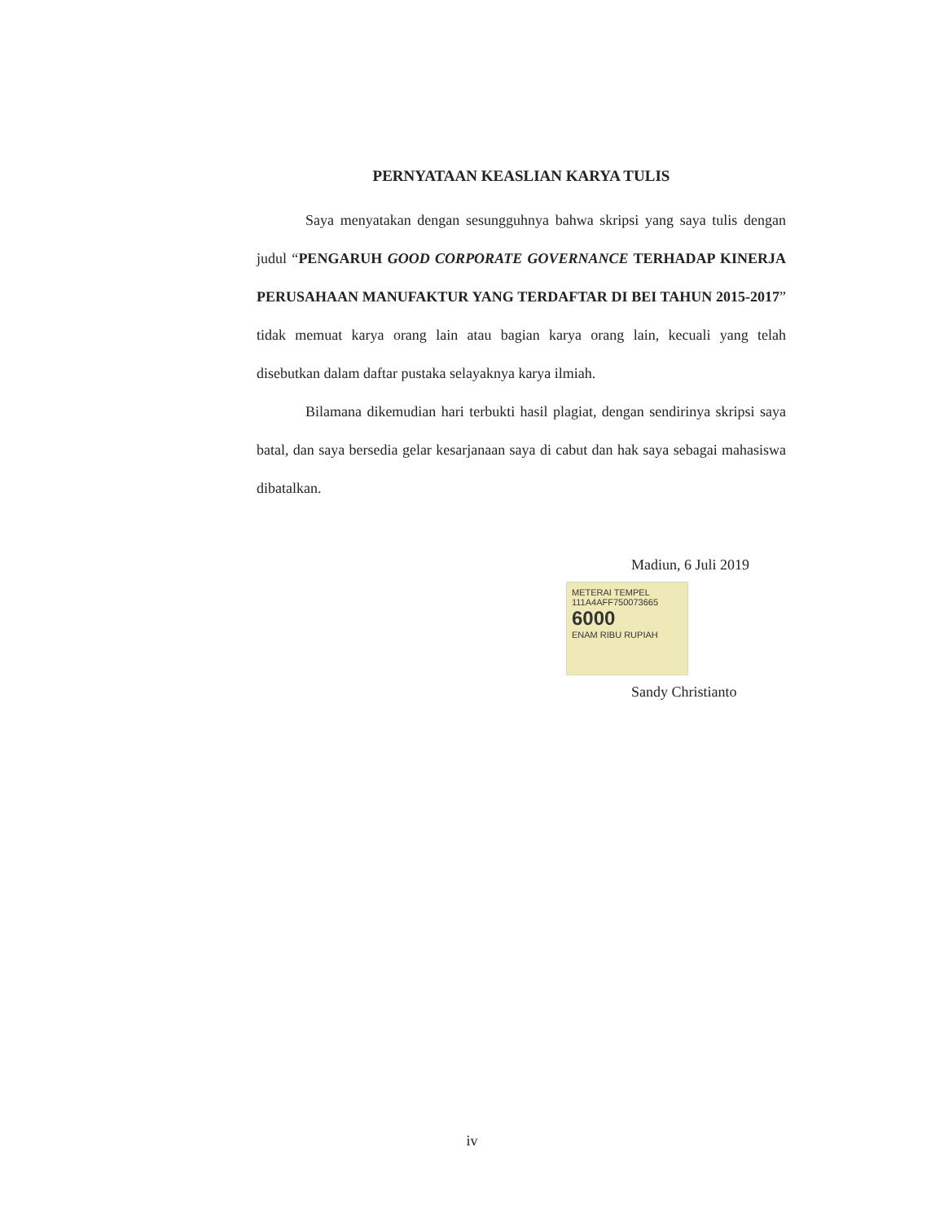PERNYATAAN KEASLIAN KARYA TULIS
Saya menyatakan dengan sesungguhnya bahwa skripsi yang saya tulis dengan judul “PENGARUH GOOD CORPORATE GOVERNANCE TERHADAP KINERJA PERUSAHAAN MANUFAKTUR YANG TERDAFTAR DI BEI TAHUN 2015-2017” tidak memuat karya orang lain atau bagian karya orang lain, kecuali yang telah disebutkan dalam daftar pustaka selayaknya karya ilmiah.
Bilamana dikemudian hari terbukti hasil plagiat, dengan sendirinya skripsi saya batal, dan saya bersedia gelar kesarjanaan saya di cabut dan hak saya sebagai mahasiswa dibatalkan.
Madiun, 6 Juli 2019
METERAI TEMPEL
111A4AFF750073665
6000
ENAM RIBU RUPIAH
Sandy Christianto
iv